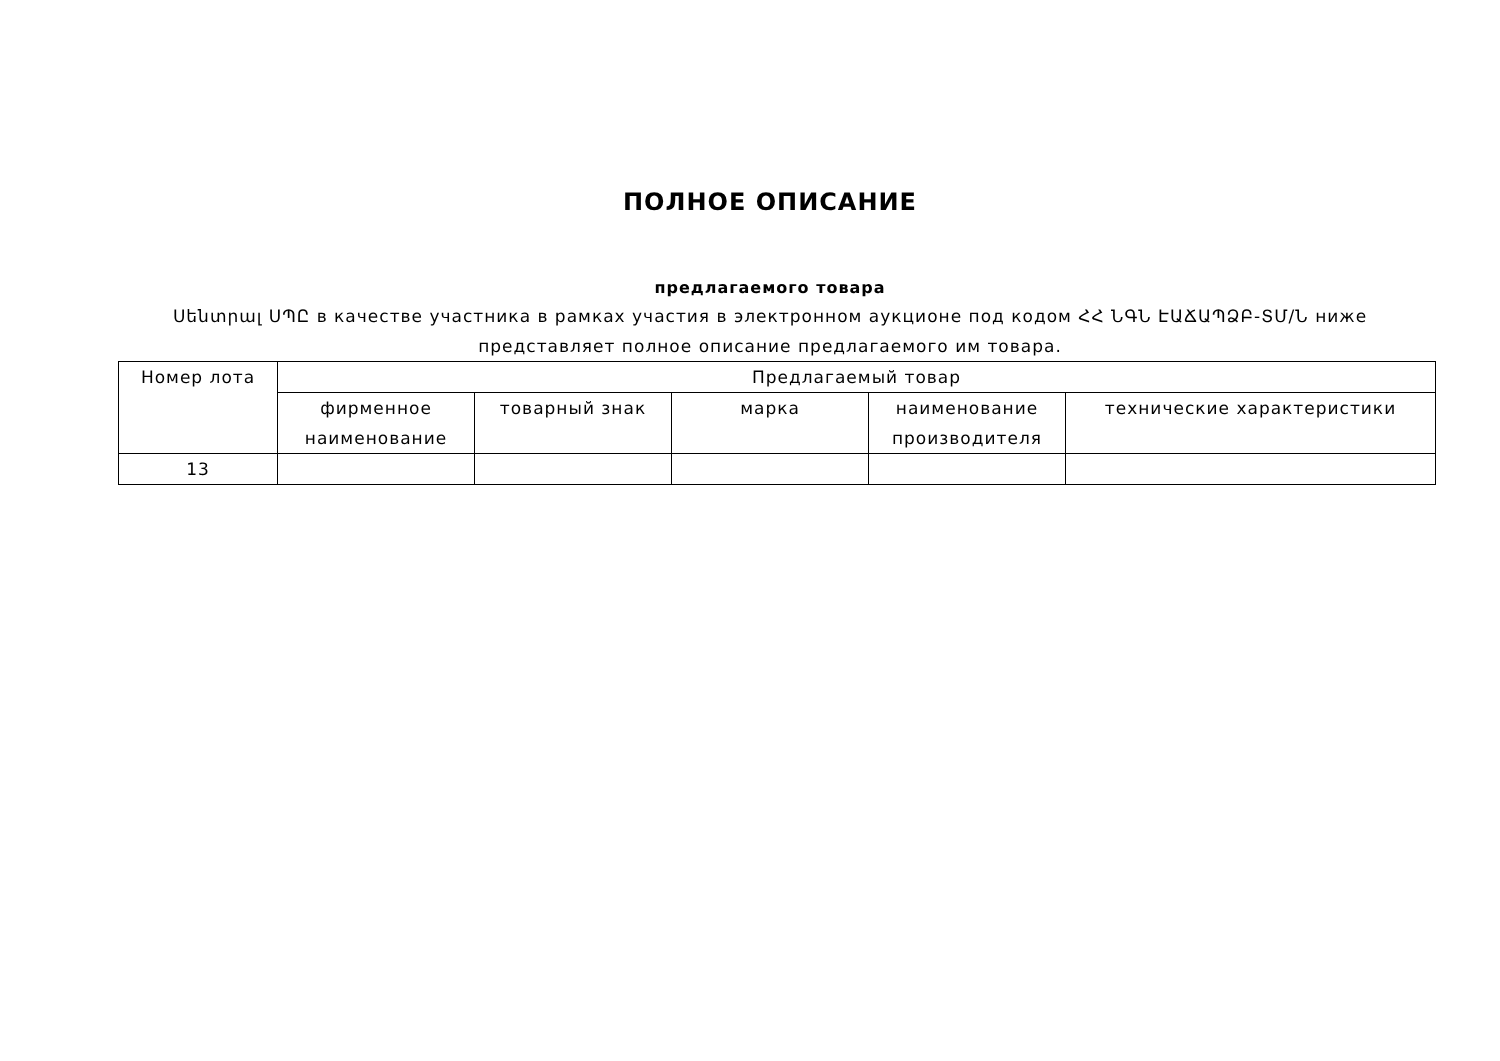ПОЛНОЕ ОПИСАНИЕ
предлагаемого товара
Սենտրալ ՍՊԸ в качестве участника в рамках участия в электронном аукционе под кодом ՀՀ ՆԳՆ ԷԱՃԱՊՁԲ-ՏՄ/Ն ниже представляет полное описание предлагаемого им товара.
| Номер лота | Предлагаемый товар | | | | |
| --- | --- | --- | --- | --- | --- |
| | фирменное наименование | товарный знак | марка | наименование производителя | технические характеристики |
| 13 | | | | | |